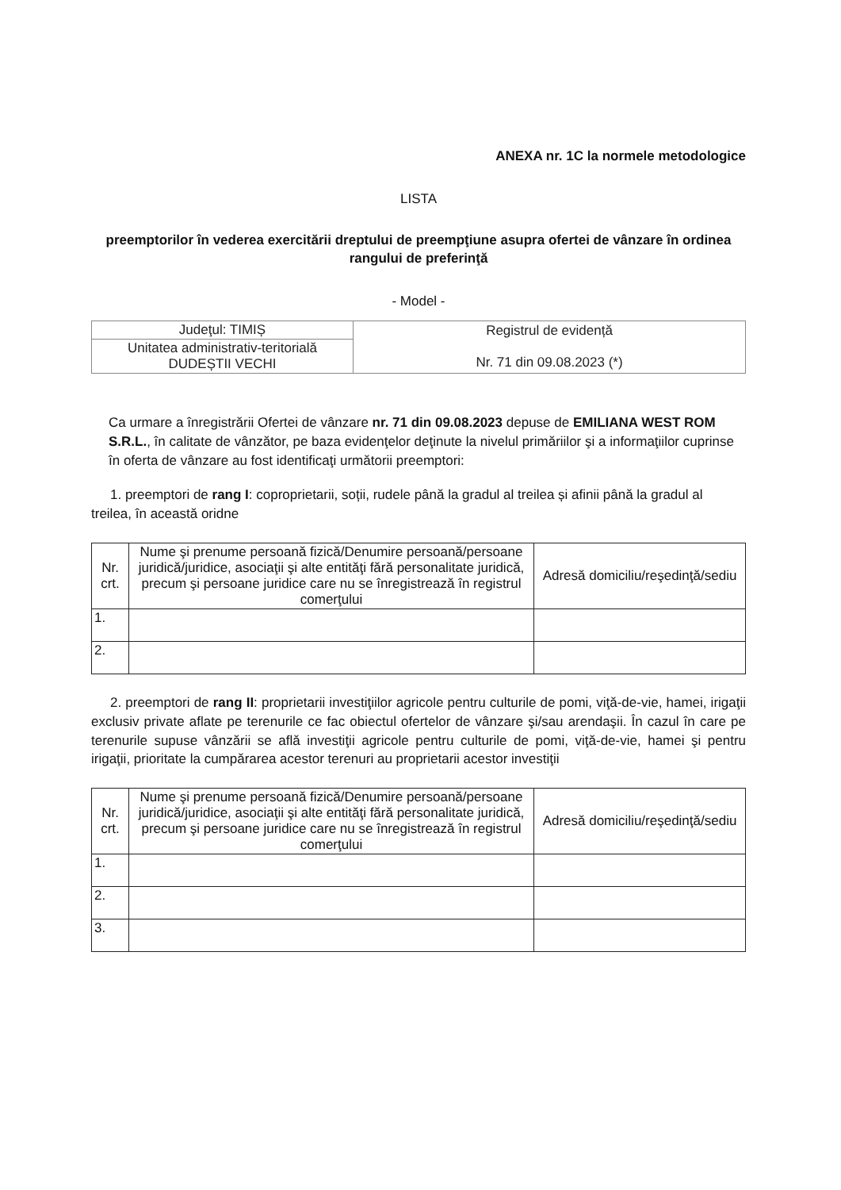ANEXA nr. 1C la normele metodologice
LISTA
preemptorilor în vederea exercitării dreptului de preempţiune asupra ofertei de vânzare în ordinea rangului de preferinţă
- Model -
| Judeţul: TIMIȘ | Registrul de evidență Nr. 71 din 09.08.2023 (*) |
| Unitatea administrativ-teritorială DUDEȘTII VECHI | |
Ca urmare a înregistrării Ofertei de vânzare nr. 71 din 09.08.2023 depuse de EMILIANA WEST ROM S.R.L., în calitate de vânzător, pe baza evidenţelor deţinute la nivelul primăriilor şi a informaţiilor cuprinse în oferta de vânzare au fost identificaţi următorii preemptori:
1. preemptori de rang I: coproprietarii, soții, rudele până la gradul al treilea și afinii până la gradul al treilea, în această oridne
| Nr. crt. | Nume şi prenume persoană fizică/Denumire persoană/persoane juridică/juridice, asociaţii şi alte entităţi fără personalitate juridică, precum şi persoane juridice care nu se înregistrează în registrul comerţului | Adresă domiciliu/reşedinţă/sediu |
| --- | --- | --- |
| 1. | | |
| 2. | | |
2. preemptori de rang II: proprietarii investiţiilor agricole pentru culturile de pomi, viţă-de-vie, hamei, irigaţii exclusiv private aflate pe terenurile ce fac obiectul ofertelor de vânzare şi/sau arendaşii. În cazul în care pe terenurile supuse vânzării se află investiţii agricole pentru culturile de pomi, viţă-de-vie, hamei şi pentru irigaţii, prioritate la cumpărarea acestor terenuri au proprietarii acestor investiţii
| Nr. crt. | Nume şi prenume persoană fizică/Denumire persoană/persoane juridică/juridice, asociaţii şi alte entităţi fără personalitate juridică, precum şi persoane juridice care nu se înregistrează în registrul comerţului | Adresă domiciliu/reşedinţă/sediu |
| --- | --- | --- |
| 1. | | |
| 2. | | |
| 3. | | |